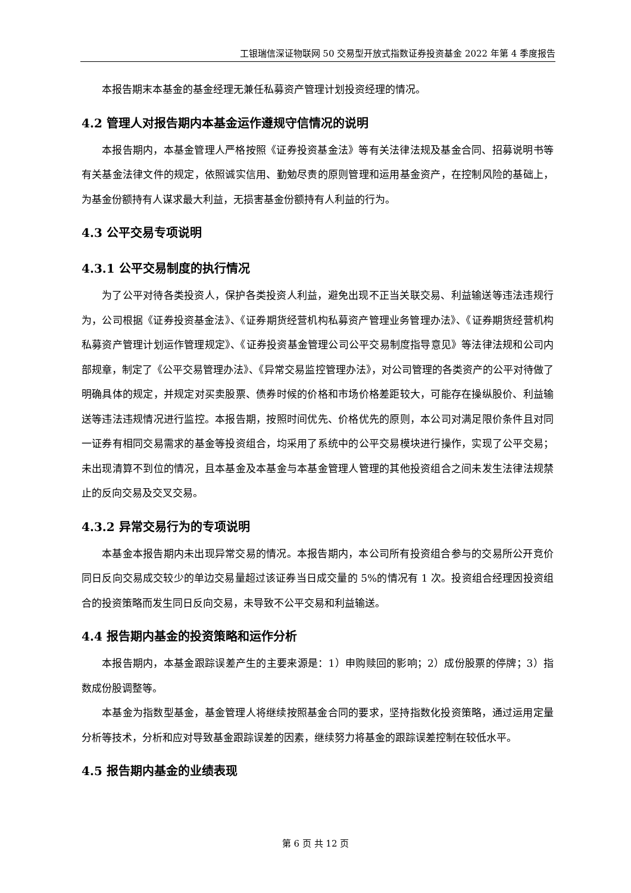工银瑞信深证物联网 50 交易型开放式指数证券投资基金 2022 年第 4 季度报告
本报告期末本基金的基金经理无兼任私募资产管理计划投资经理的情况。
4.2 管理人对报告期内本基金运作遵规守信情况的说明
本报告期内，本基金管理人严格按照《证券投资基金法》等有关法律法规及基金合同、招募说明书等有关基金法律文件的规定，依照诚实信用、勤勉尽责的原则管理和运用基金资产，在控制风险的基础上，为基金份额持有人谋求最大利益，无损害基金份额持有人利益的行为。
4.3 公平交易专项说明
4.3.1 公平交易制度的执行情况
为了公平对待各类投资人，保护各类投资人利益，避免出现不正当关联交易、利益输送等违法违规行为，公司根据《证券投资基金法》、《证券期货经营机构私募资产管理业务管理办法》、《证券期货经营机构私募资产管理计划运作管理规定》、《证券投资基金管理公司公平交易制度指导意见》等法律法规和公司内部规章，制定了《公平交易管理办法》、《异常交易监控管理办法》，对公司管理的各类资产的公平对待做了明确具体的规定，并规定对买卖股票、债券时候的价格和市场价格差距较大，可能存在操纵股价、利益输送等违法违规情况进行监控。本报告期，按照时间优先、价格优先的原则，本公司对满足限价条件且对同一证券有相同交易需求的基金等投资组合，均采用了系统中的公平交易模块进行操作，实现了公平交易；未出现清算不到位的情况，且本基金及本基金与本基金管理人管理的其他投资组合之间未发生法律法规禁止的反向交易及交叉交易。
4.3.2 异常交易行为的专项说明
本基金本报告期内未出现异常交易的情况。本报告期内，本公司所有投资组合参与的交易所公开竞价同日反向交易成交较少的单边交易量超过该证券当日成交量的 5%的情况有 1 次。投资组合经理因投资组合的投资策略而发生同日反向交易，未导致不公平交易和利益输送。
4.4 报告期内基金的投资策略和运作分析
本报告期内，本基金跟踪误差产生的主要来源是：1）申购赎回的影响；2）成份股票的停牌；3）指数成份股调整等。
本基金为指数型基金，基金管理人将继续按照基金合同的要求，坚持指数化投资策略，通过运用定量分析等技术，分析和应对导致基金跟踪误差的因素，继续努力将基金的跟踪误差控制在较低水平。
4.5 报告期内基金的业绩表现
第 6 页 共 12 页